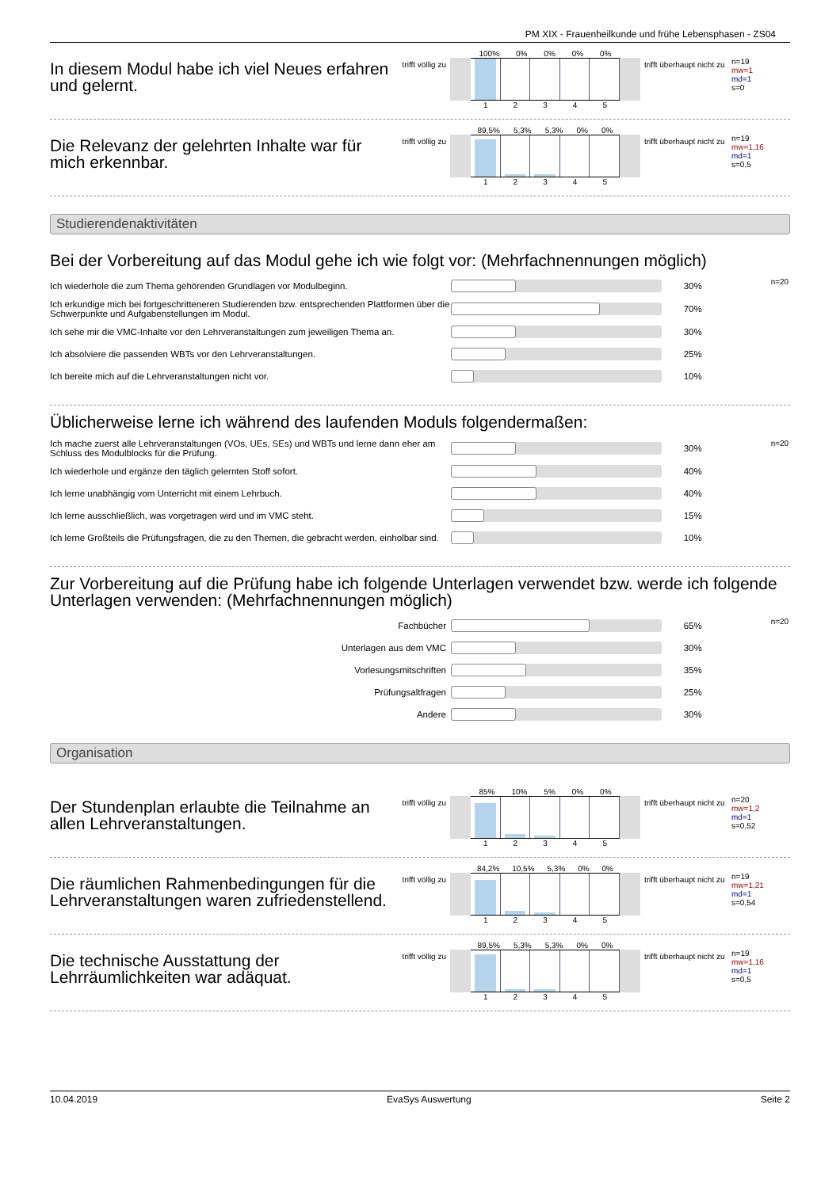PM XIX - Frauenheilkunde und frühe Lebensphasen - ZS04
In diesem Modul habe ich viel Neues erfahren und gelernt.
trifft völlig zu
100% 0% 0% 0% 0%
12345
trifft überhaupt nicht zu
n=19
mw=1
md=1
s=0
Die Relevanz der gelehrten Inhalte war für mich erkennbar.
trifft völlig zu
89,5% 5,3% 5,3% 0% 0%
12345
trifft überhaupt nicht zu
n=19
mw=1,16
md=1
s=0,5
Studierendenaktivitäten
Bei der Vorbereitung auf das Modul gehe ich wie folgt vor: (Mehrfachnennungen möglich)
| Ich wiederhole die zum Thema gehörenden Grundlagen vor Modulbeginn. | | 30% | n=20 |
| Ich erkundige mich bei fortgeschritteneren Studierenden bzw. entsprechenden Plattformen über die Schwerpunkte und Aufgabenstellungen im Modul. | | 70% | |
| Ich sehe mir die VMC-Inhalte vor den Lehrveranstaltungen zum jeweiligen Thema an. | | 30% | |
| Ich absolviere die passenden WBTs vor den Lehrveranstaltungen. | | 25% | |
| Ich bereite mich auf die Lehrveranstaltungen nicht vor. | | 10% | |
Üblicherweise lerne ich während des laufenden Moduls folgendermaßen:
| Ich mache zuerst alle Lehrveranstaltungen (VOs, UEs, SEs) und WBTs und lerne dann eher am Schluss des Modulblocks für die Prüfung. | | 30% | n=20 |
| Ich wiederhole und ergänze den täglich gelernten Stoff sofort. | | 40% | |
| Ich lerne unabhängig vom Unterricht mit einem Lehrbuch. | | 40% | |
| Ich lerne ausschließlich, was vorgetragen wird und im VMC steht. | | 15% | |
| Ich lerne Großteils die Prüfungsfragen, die zu den Themen, die gebracht werden, einholbar sind. | | 10% | |
Zur Vorbereitung auf die Prüfung habe ich folgende Unterlagen verwendet bzw. werde ich folgende Unterlagen verwenden: (Mehrfachnennungen möglich)
| Fachbücher | | 65% | n=20 |
| Unterlagen aus dem VMC | | 30% | |
| Vorlesungsmitschriften | | 35% | |
| Prüfungsaltfragen | | 25% | |
| Andere | | 30% | |
Organisation
Der Stundenplan erlaubte die Teilnahme an allen Lehrveranstaltungen.
trifft völlig zu
85% 10% 5% 0% 0%
12345
trifft überhaupt nicht zu
n=20
mw=1,2
md=1
s=0,52
Die räumlichen Rahmenbedingungen für die Lehrveranstaltungen waren zufriedenstellend.
trifft völlig zu
84,2% 10,5% 5,3% 0% 0%
12345
trifft überhaupt nicht zu
n=19
mw=1,21
md=1
s=0,54
Die technische Ausstattung der Lehrräumlichkeiten war adäquat.
trifft völlig zu
89,5% 5,3% 5,3% 0% 0%
12345
trifft überhaupt nicht zu
n=19
mw=1,16
md=1
s=0,5
10.04.2019 EvaSys Auswertung Seite 2